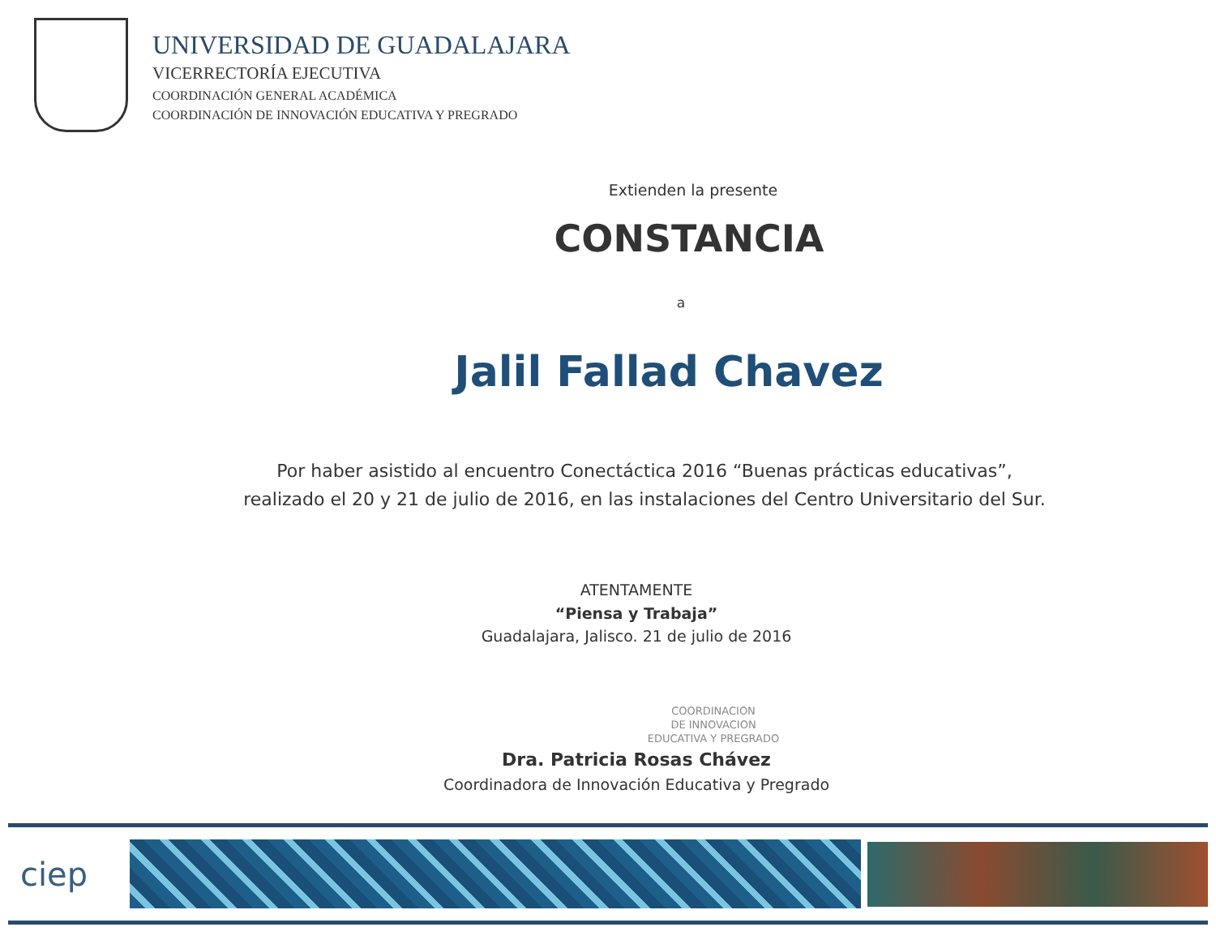UNIVERSIDAD DE GUADALAJARA
VICERRECTORÍA EJECUTIVA
COORDINACIÓN GENERAL ACADÉMICA
COORDINACIÓN DE INNOVACIÓN EDUCATIVA Y PREGRADO
Extienden la presente
CONSTANCIA
a
Jalil Fallad Chavez
Por haber asistido al encuentro Conectáctica 2016 “Buenas prácticas educativas”,
realizado el 20 y 21 de julio de 2016, en las instalaciones del Centro Universitario del Sur.
ATENTAMENTE
“Piensa y Trabaja”
Guadalajara, Jalisco. 21 de julio de 2016
COORDINACION
DE INNOVACION
EDUCATIVA Y PREGRADO
Dra. Patricia Rosas Chávez
Coordinadora de Innovación Educativa y Pregrado
ciep